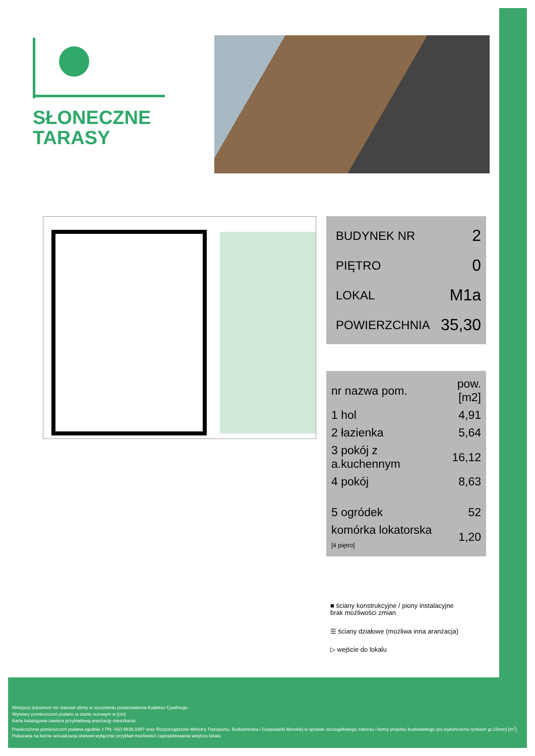SŁONECZNE
TARASY
| BUDYNEK NR | 2 |
| PIĘTRO | 0 |
| LOKAL | M1a |
| POWIERZCHNIA | 35,30 |
| nr nazwa pom. | pow.[m2] |
| --- | --- |
| 1 hol | 4,91 |
| 2 łazienka | 5,64 |
| 3 pokój z a.kuchennym | 16,12 |
| 4 pokój | 8,63 |
| 5 ogródek | 52 |
| komórka lokatorska [4 piętro] | 1,20 |
■ ściany konstrukcyjne / piony instalacyjne
brak możliwości zmian
☰ ściany działowe (możliwa inna aranżacja)
▷ wejście do lokalu
Niniejszy dokument nie stanowi oferty w rozumieniu postanowienia Kodeksu Cywilnego.
Wymiary pomieszczeń podano w stanie surowym w [cm]
Karta katalogowa zawiera przykładową aranżację mieszkania
Powierzchnia pomieszczeń podana zgodnie z PN -ISO 9836:1997 oraz Rozporządzenie Ministra Transportu, Budownictwa i Gospodarki Morskiej w sprawie szczegółowego zakresu i formy projektu budowlanego (po wykończeniu tynkiem gr.15mm) [m<sup>2</sup>]
Pokazana na karcie wizualizacja stanowi wyłącznie przykład mozliwości zaprojektowania wnętrza lokalu